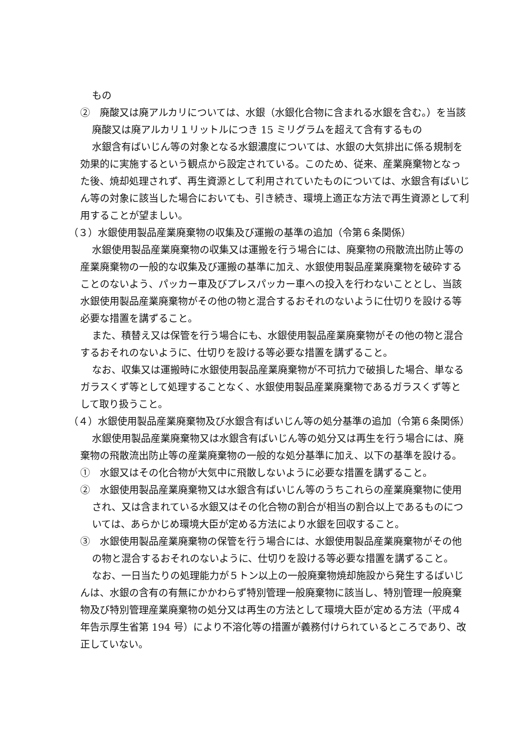もの
②　廃酸又は廃アルカリについては、水銀（水銀化合物に含まれる水銀を含む。）を当該廃酸又は廃アルカリ１リットルにつき 15 ミリグラムを超えて含有するもの
水銀含有ばいじん等の対象となる水銀濃度については、水銀の大気排出に係る規制を効果的に実施するという観点から設定されている。このため、従来、産業廃棄物となった後、焼却処理されず、再生資源として利用されていたものについては、水銀含有ばいじん等の対象に該当した場合においても、引き続き、環境上適正な方法で再生資源として利用することが望ましい。
（３）水銀使用製品産業廃棄物の収集及び運搬の基準の追加（令第６条関係）
水銀使用製品産業廃棄物の収集又は運搬を行う場合には、廃棄物の飛散流出防止等の産業廃棄物の一般的な収集及び運搬の基準に加え、水銀使用製品産業廃棄物を破砕することのないよう、パッカー車及びプレスパッカー車への投入を行わないこととし、当該水銀使用製品産業廃棄物がその他の物と混合するおそれのないように仕切りを設ける等必要な措置を講ずること。
また、積替え又は保管を行う場合にも、水銀使用製品産業廃棄物がその他の物と混合するおそれのないように、仕切りを設ける等必要な措置を講ずること。
なお、収集又は運搬時に水銀使用製品産業廃棄物が不可抗力で破損した場合、単なるガラスくず等として処理することなく、水銀使用製品産業廃棄物であるガラスくず等として取り扱うこと。
（４）水銀使用製品産業廃棄物及び水銀含有ばいじん等の処分基準の追加（令第６条関係）
水銀使用製品産業廃棄物又は水銀含有ばいじん等の処分又は再生を行う場合には、廃棄物の飛散流出防止等の産業廃棄物の一般的な処分基準に加え、以下の基準を設ける。
①　水銀又はその化合物が大気中に飛散しないように必要な措置を講ずること。
②　水銀使用製品産業廃棄物又は水銀含有ばいじん等のうちこれらの産業廃棄物に使用され、又は含まれている水銀又はその化合物の割合が相当の割合以上であるものについては、あらかじめ環境大臣が定める方法により水銀を回収すること。
③　水銀使用製品産業廃棄物の保管を行う場合には、水銀使用製品産業廃棄物がその他の物と混合するおそれのないように、仕切りを設ける等必要な措置を講ずること。
なお、一日当たりの処理能力が５トン以上の一般廃棄物焼却施設から発生するばいじんは、水銀の含有の有無にかかわらず特別管理一般廃棄物に該当し、特別管理一般廃棄物及び特別管理産業廃棄物の処分又は再生の方法として環境大臣が定める方法（平成４年告示厚生省第 194 号）により不溶化等の措置が義務付けられているところであり、改正していない。